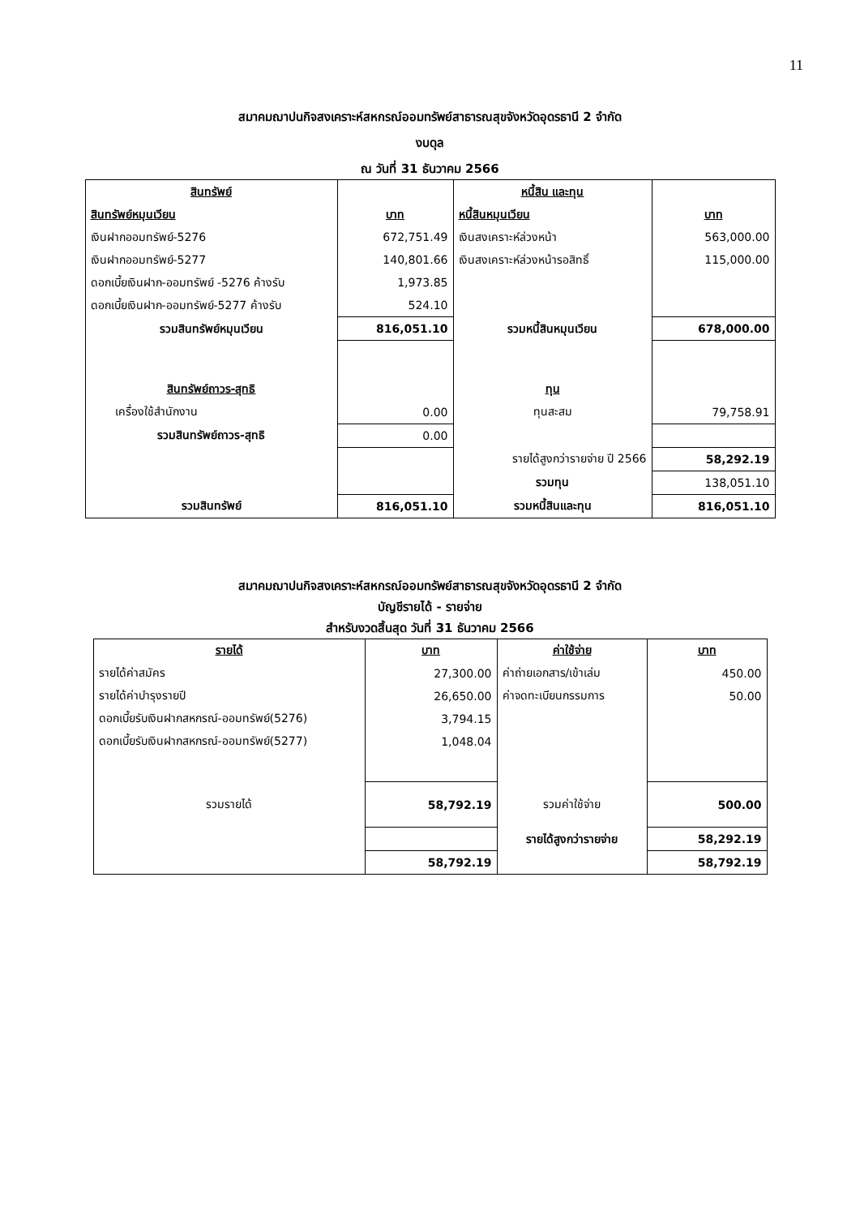11
สมาคมฌาปนกิจสงเคราะห์สหกรณ์ออมทรัพย์สาธารณสุขจังหวัดอุดรธานี 2 จำกัด
งบดุล
ณ วันที่ 31 ธันวาคม 2566
| สินทรัพย์ | | หนี้สิน และทุน | |
| สินทรัพย์หมุนเวียน | บาท | หนี้สินหมุนเวียน | บาท |
| เงินฝากออมทรัพย์-5276 | 672,751.49 | เงินสงเคราะห์ล่วงหน้า | 563,000.00 |
| เงินฝากออมทรัพย์-5277 | 140,801.66 | เงินสงเคราะห์ล่วงหน้ารอสิทธิ์ | 115,000.00 |
| ดอกเบี้ยเงินฝาก-ออมทรัพย์ -5276 ค้างรับ | 1,973.85 | | |
| ดอกเบี้ยเงินฝาก-ออมทรัพย์-5277 ค้างรับ | 524.10 | | |
| รวมสินทรัพย์หมุนเวียน | 816,051.10 | รวมหนี้สินหมุนเวียน | 678,000.00 |
| สินทรัพย์ถาวร-สุทธิ | | ทุน | |
| เครื่องใช้สำนักงาน | 0.00 | ทุนสะสม | 79,758.91 |
| รวมสินทรัพย์ถาวร-สุทธิ | 0.00 | | |
| | | รายได้สูงกว่ารายจ่าย ปี 2566 | 58,292.19 |
| | | รวมทุน | 138,051.10 |
| รวมสินทรัพย์ | 816,051.10 | รวมหนี้สินและทุน | 816,051.10 |
สมาคมฌาปนกิจสงเคราะห์สหกรณ์ออมทรัพย์สาธารณสุขจังหวัดอุดรธานี 2 จำกัด
บัญชีรายได้ - รายจ่าย
สำหรับงวดสิ้นสุด วันที่ 31 ธันวาคม 2566
| รายได้ | บาท | ค่าใช้จ่าย | บาท |
| รายได้ค่าสมัคร | 27,300.00 | ค่าถ่ายเอกสาร/เข้าเล่ม | 450.00 |
| รายได้ค่าบำรุงรายปี | 26,650.00 | ค่าจดทะเบียนกรรมการ | 50.00 |
| ดอกเบี้ยรับเงินฝากสหกรณ์-ออมทรัพย์(5276) | 3,794.15 | | |
| ดอกเบี้ยรับเงินฝากสหกรณ์-ออมทรัพย์(5277) | 1,048.04 | | |
| รวมรายได้ | 58,792.19 | รวมค่าใช้จ่าย | 500.00 |
| | | รายได้สูงกว่ารายจ่าย | 58,292.19 |
| | 58,792.19 | | 58,792.19 |